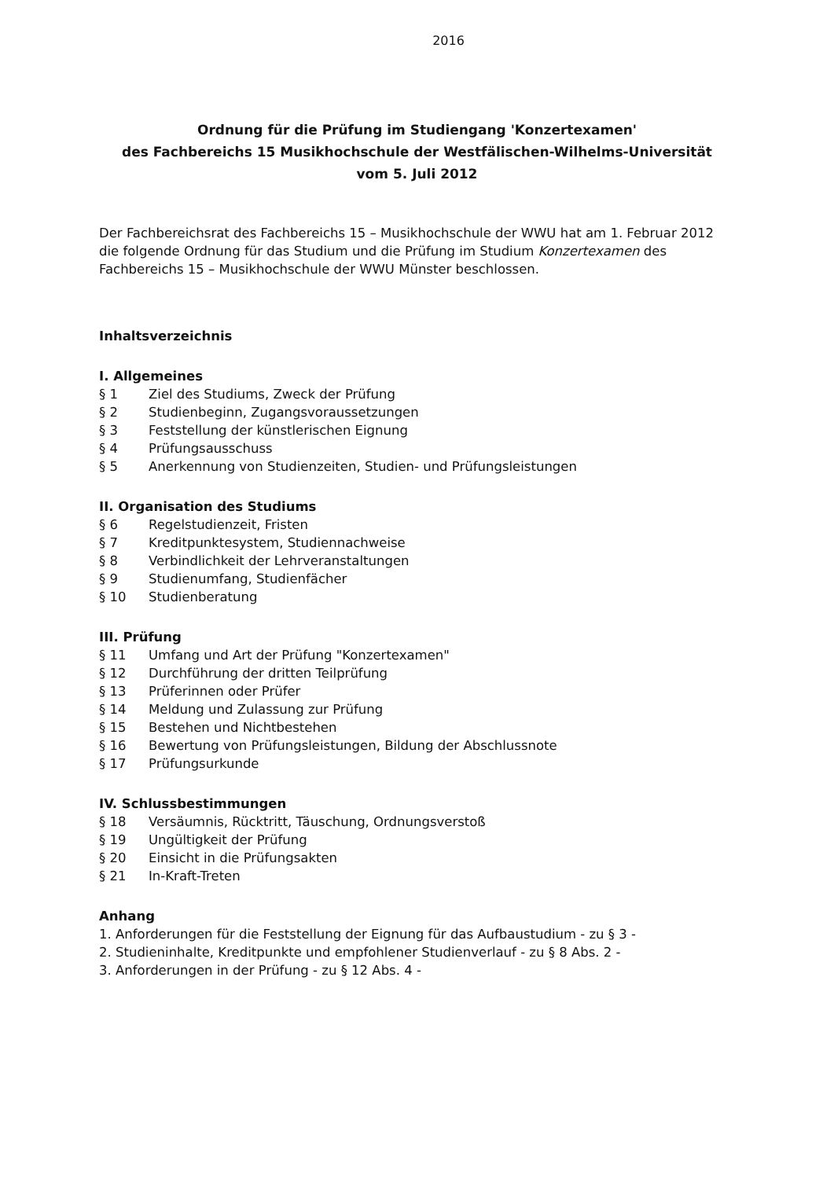2016
Ordnung für die Prüfung im Studiengang 'Konzertexamen'
des Fachbereichs 15 Musikhochschule der Westfälischen-Wilhelms-Universität
vom 5. Juli 2012
Der Fachbereichsrat des Fachbereichs 15 – Musikhochschule der WWU hat am 1. Februar 2012 die folgende Ordnung für das Studium und die Prüfung im Studium Konzertexamen des Fachbereichs 15 – Musikhochschule der WWU Münster beschlossen.
Inhaltsverzeichnis
I. Allgemeines
§ 1 Ziel des Studiums, Zweck der Prüfung
§ 2 Studienbeginn, Zugangsvoraussetzungen
§ 3 Feststellung der künstlerischen Eignung
§ 4 Prüfungsausschuss
§ 5 Anerkennung von Studienzeiten, Studien- und Prüfungsleistungen
II. Organisation des Studiums
§ 6 Regelstudienzeit, Fristen
§ 7 Kreditpunktesystem, Studiennachweise
§ 8 Verbindlichkeit der Lehrveranstaltungen
§ 9 Studienumfang, Studienfächer
§ 10 Studienberatung
III. Prüfung
§ 11 Umfang und Art der Prüfung "Konzertexamen"
§ 12 Durchführung der dritten Teilprüfung
§ 13 Prüferinnen oder Prüfer
§ 14 Meldung und Zulassung zur Prüfung
§ 15 Bestehen und Nichtbestehen
§ 16 Bewertung von Prüfungsleistungen, Bildung der Abschlussnote
§ 17 Prüfungsurkunde
IV. Schlussbestimmungen
§ 18 Versäumnis, Rücktritt, Täuschung, Ordnungsverstoß
§ 19 Ungültigkeit der Prüfung
§ 20 Einsicht in die Prüfungsakten
§ 21 In-Kraft-Treten
Anhang
1. Anforderungen für die Feststellung der Eignung für das Aufbaustudium - zu § 3 -
2. Studieninhalte, Kreditpunkte und empfohlener Studienverlauf - zu § 8 Abs. 2 -
3. Anforderungen in der Prüfung - zu § 12 Abs. 4 -